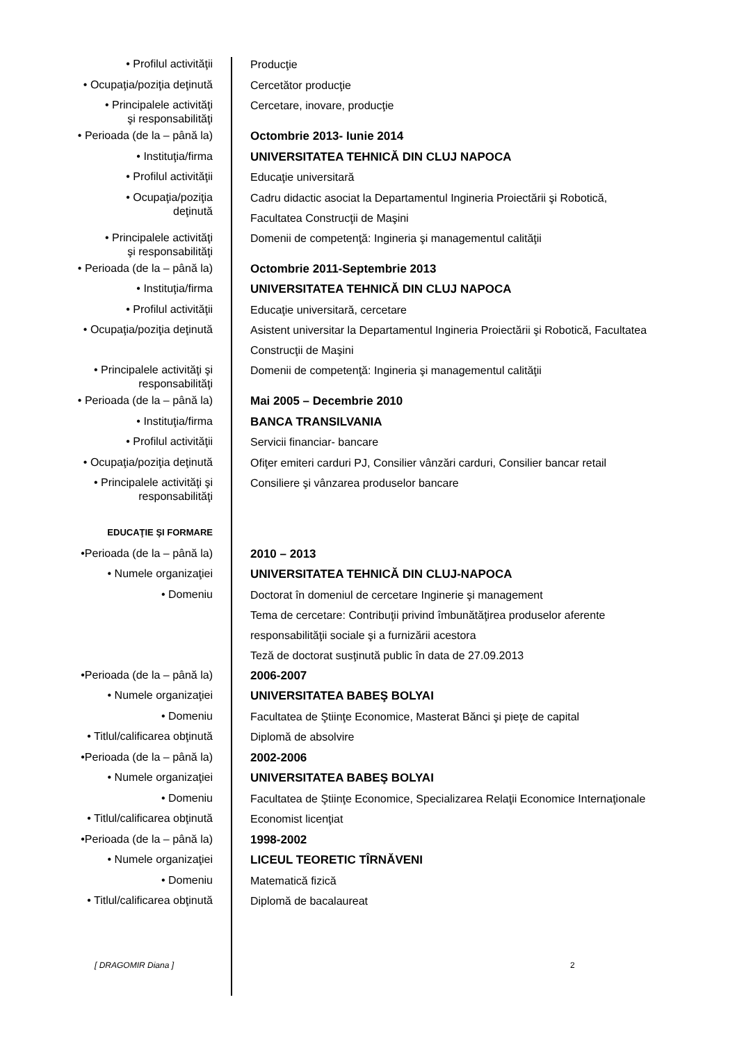• Profilul activităţii
Producţie
• Ocupaţia/poziţia deţinută
Cercetător producţie
• Principalele activităţi
şi responsabilităţi
Cercetare, inovare, producţie
• Perioada (de la – până la)
Octombrie 2013- Iunie 2014
• Instituţia/firma
UNIVERSITATEA TEHNICĂ DIN CLUJ NAPOCA
• Profilul activităţii
Educaţie universitară
• Ocupaţia/poziţia
deţinută
Cadru didactic asociat la Departamentul Ingineria Proiectării şi Robotică, Facultatea Construcţii de Maşini
• Principalele activităţi
şi responsabilităţi
Domenii de competenţă: Ingineria şi managementul calităţii
• Perioada (de la – până la)
Octombrie 2011-Septembrie 2013
• Instituţia/firma
UNIVERSITATEA TEHNICĂ DIN CLUJ NAPOCA
• Profilul activităţii
Educaţie universitară, cercetare
• Ocupaţia/poziţia deţinută
Asistent universitar la Departamentul Ingineria Proiectării şi Robotică, Facultatea Construcţii de Maşini
• Principalele activităţi şi
responsabilităţi
Domenii de competenţă: Ingineria şi managementul calităţii
• Perioada (de la – până la)
Mai 2005 – Decembrie 2010
• Instituţia/firma
BANCA TRANSILVANIA
• Profilul activităţii
Servicii financiar- bancare
• Ocupaţia/poziţia deţinută
Ofiţer emiteri carduri PJ, Consilier vânzări carduri, Consilier bancar retail
• Principalele activităţi şi
responsabilităţi
Consiliere şi vânzarea produselor bancare
EDUCAŢIE ŞI FORMARE
•Perioada (de la – până la)
2010 – 2013
• Numele organizaţiei
UNIVERSITATEA TEHNICĂ DIN CLUJ-NAPOCA
• Domeniu
Doctorat în domeniul de cercetare Inginerie şi management
Tema de cercetare: Contribuţii privind îmbunătăţirea produselor aferente responsabilităţii sociale şi a furnizării acestora
Teză de doctorat susţinută public în data de 27.09.2013
•Perioada (de la – până la)
2006-2007
• Numele organizaţiei
UNIVERSITATEA BABEŞ BOLYAI
• Domeniu
Facultatea de Ştiinţe Economice, Masterat Bănci şi pieţe de capital
• Titlul/calificarea obţinută
Diplomă de absolvire
•Perioada (de la – până la)
2002-2006
• Numele organizaţiei
UNIVERSITATEA BABEŞ BOLYAI
• Domeniu
Facultatea de Ştiinţe Economice, Specializarea Relaţii Economice Internaţionale
• Titlul/calificarea obţinută
Economist licenţiat
•Perioada (de la – până la)
1998-2002
• Numele organizaţiei
LICEUL TEORETIC TÎRNĂVENI
• Domeniu
Matematică fizică
• Titlul/calificarea obţinută
Diplomă de bacalaureat
[ DRAGOMIR Diana ] 2